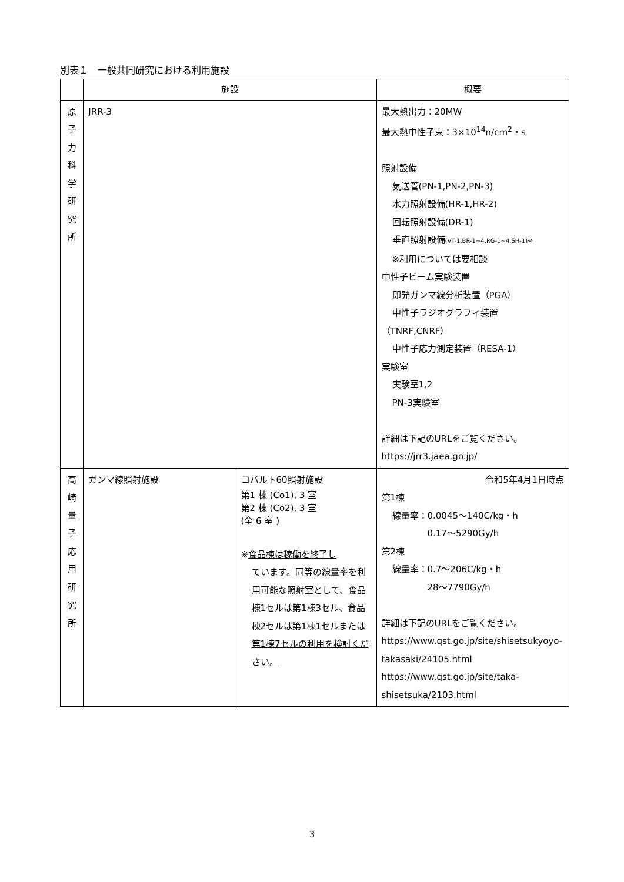別表１　一般共同研究における利用施設
| | 施設 | | 概要 |
| --- | --- | --- | --- |
| 原 子 力 科 学 研 究 所 | JRR-3 | | 最大熱出力：20MW 最大熱中性子束：3×10<sup>14</sup>n/cm<sup>2</sup>・s 照射設備 気送管(PN-1,PN-2,PN-3) 水力照射設備(HR-1,HR-2) 回転照射設備(DR-1) 垂直照射設備 (VT-1,BR-1~4,RG-1~4,SH-1)※ ※利用については要相談 中性子ビーム実験装置 即発ガンマ線分析装置（PGA） 中性子ラジオグラフィ装置 （TNRF,CNRF） 中性子応力測定装置（RESA-1） 実験室 実験室1,2 PN-3実験室 詳細は下記のURLをご覧ください。 https://jrr3.jaea.go.jp/ |
| 高 崎 量 子 応 用 研 究 所 | ガンマ線照射施設 | コバルト60照射施設 第1 棟 (Co1), 3 室 第2 棟 (Co2), 3 室 (全 6 室 ) ※ 食品棟は稼働を終了し ています。同等の線量率を利用可能な照射室として、食品棟1セルは第1棟3セル、食品棟2セルは第1棟1セルまたは第1棟7セルの利用を検討ください。 | 令和5年4月1日時点 第1棟 線量率：0.0045～140C/kg・h 0.17～5290Gy/h 第2棟 線量率：0.7～206C/kg・h 28～7790Gy/h 詳細は下記のURLをご覧ください。 https://www.qst.go.jp/site/shisetsukyoyo-takasaki/24105.html https://www.qst.go.jp/site/taka-shisetsuka/2103.html |
3